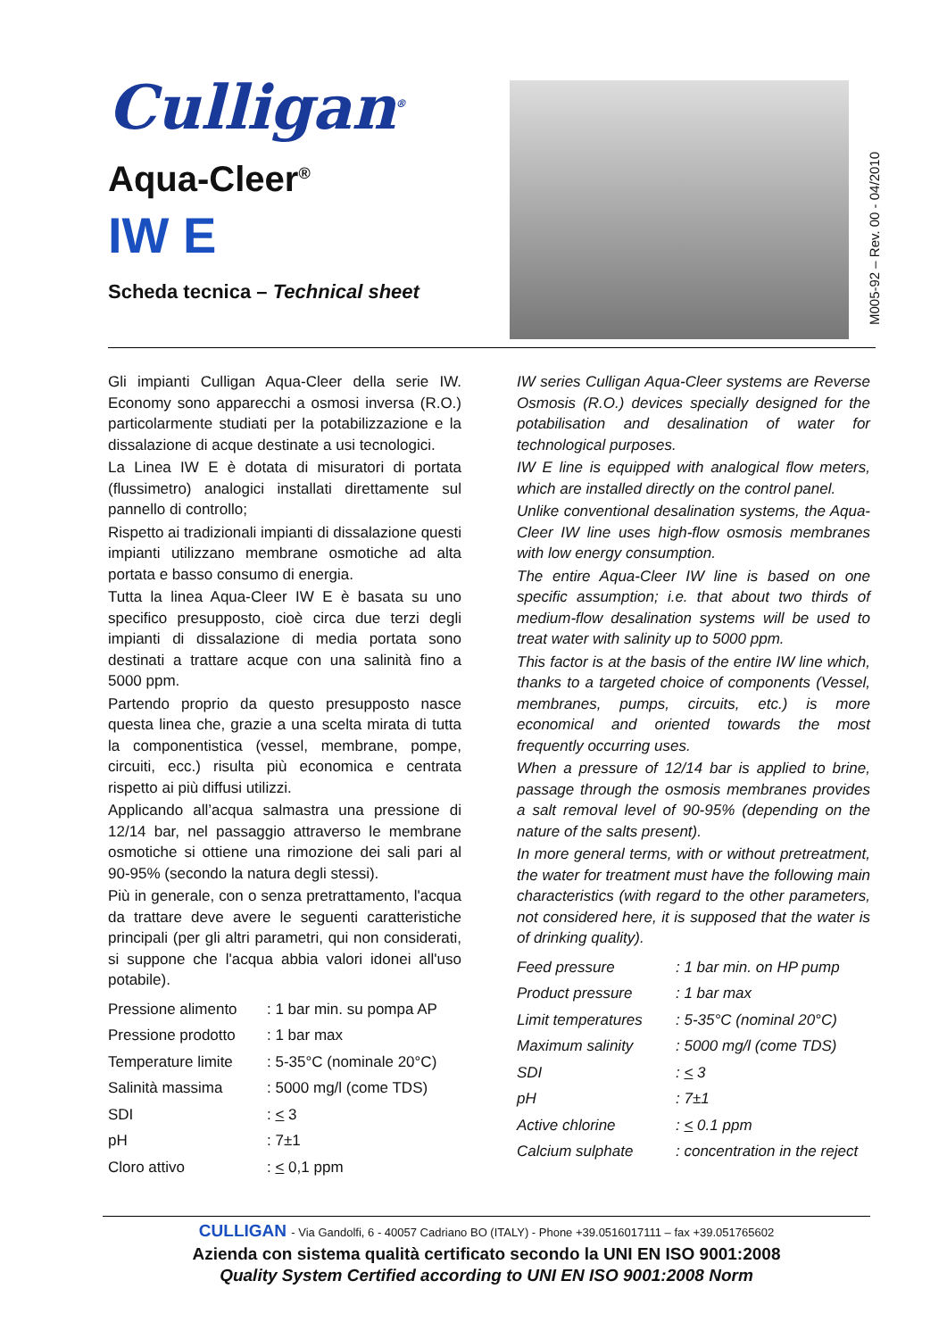Culligan<sup>®</sup>
Aqua-Cleer<sup>®</sup>
IW E
Scheda tecnica – Technical sheet
M005-92 – Rev. 00 - 04/2010
Gli impianti Culligan Aqua-Cleer della serie IW. Economy sono apparecchi a osmosi inversa (R.O.) particolarmente studiati per la potabilizzazione e la dissalazione di acque destinate a usi tecnologici.
La Linea IW E è dotata di misuratori di portata (flussimetro) analogici installati direttamente sul pannello di controllo;
Rispetto ai tradizionali impianti di dissalazione questi impianti utilizzano membrane osmotiche ad alta portata e basso consumo di energia.
Tutta la linea Aqua-Cleer IW E è basata su uno specifico presupposto, cioè circa due terzi degli impianti di dissalazione di media portata sono destinati a trattare acque con una salinità fino a 5000 ppm.
Partendo proprio da questo presupposto nasce questa linea che, grazie a una scelta mirata di tutta la componentistica (vessel, membrane, pompe, circuiti, ecc.) risulta più economica e centrata rispetto ai più diffusi utilizzi.
Applicando all’acqua salmastra una pressione di 12/14 bar, nel passaggio attraverso le membrane osmotiche si ottiene una rimozione dei sali pari al 90-95% (secondo la natura degli stessi).
Più in generale, con o senza pretrattamento, l'acqua da trattare deve avere le seguenti caratteristiche principali (per gli altri parametri, qui non considerati, si suppone che l'acqua abbia valori idonei all'uso potabile).
| Pressione alimento | : 1 bar min. su pompa AP |
| Pressione prodotto | : 1 bar max |
| Temperature limite | : 5-35°C (nominale 20°C) |
| Salinità massima | : 5000 mg/l (come TDS) |
| SDI | : < 3 |
| pH | : 7±1 |
| Cloro attivo | : < 0,1 ppm |
IW series Culligan Aqua-Cleer systems are Reverse Osmosis (R.O.) devices specially designed for the potabilisation and desalination of water for technological purposes.
IW E line is equipped with analogical flow meters, which are installed directly on the control panel.
Unlike conventional desalination systems, the Aqua-Cleer IW line uses high-flow osmosis membranes with low energy consumption.
The entire Aqua-Cleer IW line is based on one specific assumption; i.e. that about two thirds of medium-flow desalination systems will be used to treat water with salinity up to 5000 ppm.
This factor is at the basis of the entire IW line which, thanks to a targeted choice of components (Vessel, membranes, pumps, circuits, etc.) is more economical and oriented towards the most frequently occurring uses.
When a pressure of 12/14 bar is applied to brine, passage through the osmosis membranes provides a salt removal level of 90-95% (depending on the nature of the salts present).
In more general terms, with or without pretreatment, the water for treatment must have the following main characteristics (with regard to the other parameters, not considered here, it is supposed that the water is of drinking quality).
| Feed pressure | : 1 bar min. on HP pump |
| Product pressure | : 1 bar max |
| Limit temperatures | : 5-35°C (nominal 20°C) |
| Maximum salinity | : 5000 mg/l (come TDS) |
| SDI | : < 3 |
| pH | : 7±1 |
| Active chlorine | : < 0.1 ppm |
| Calcium sulphate | : concentration in the reject |
CULLIGAN - Via Gandolfi, 6 - 40057 Cadriano BO (ITALY) - Phone +39.0516017111 – fax +39.051765602
Azienda con sistema qualità certificato secondo la UNI EN ISO 9001:2008
Quality System Certified according to UNI EN ISO 9001:2008 Norm